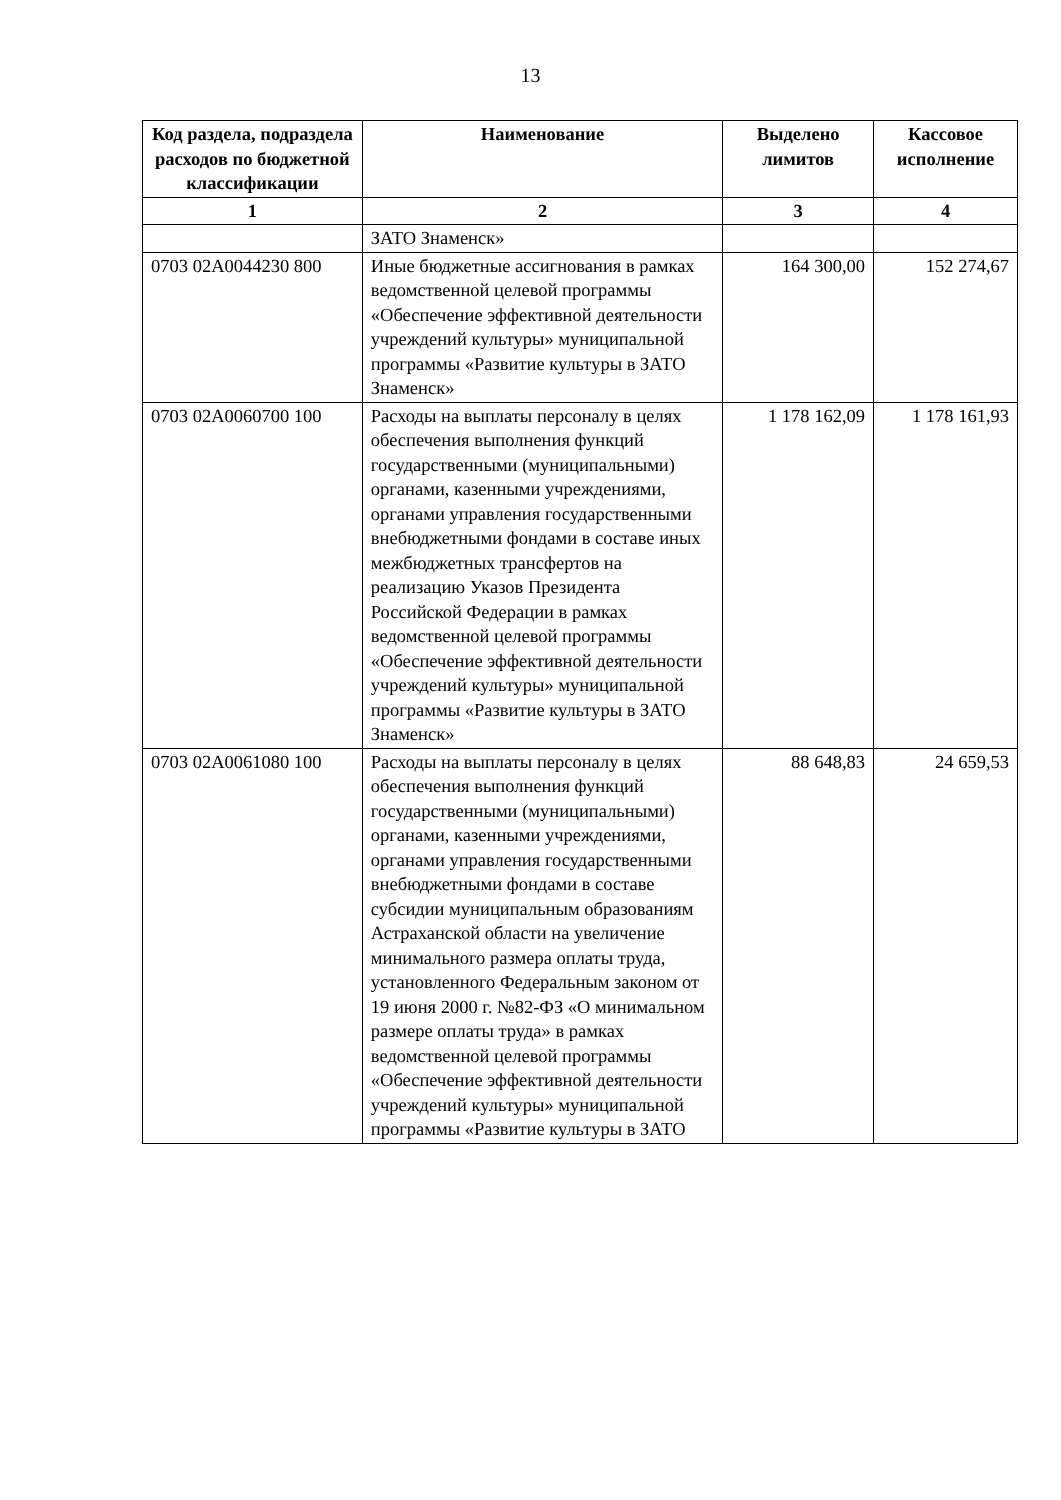13
| Код раздела, подраздела расходов по бюджетной классификации | Наименование | Выделено лимитов | Кассовое исполнение |
| --- | --- | --- | --- |
| 1 | 2 | 3 | 4 |
| | ЗАТО Знаменск» | | |
| 0703 02А0044230 800 | Иные бюджетные ассигнования в рамках ведомственной целевой программы «Обеспечение эффективной деятельности учреждений культуры» муниципальной программы «Развитие культуры в ЗАТО Знаменск» | 164 300,00 | 152 274,67 |
| 0703 02А0060700 100 | Расходы на выплаты персоналу в целях обеспечения выполнения функций государственными (муниципальными) органами, казенными учреждениями, органами управления государственными внебюджетными фондами в составе иных межбюджетных трансфертов на реализацию Указов Президента Российской Федерации в рамках ведомственной целевой программы «Обеспечение эффективной деятельности учреждений культуры» муниципальной программы «Развитие культуры в ЗАТО Знаменск» | 1 178 162,09 | 1 178 161,93 |
| 0703 02А0061080 100 | Расходы на выплаты персоналу в целях обеспечения выполнения функций государственными (муниципальными) органами, казенными учреждениями, органами управления государственными внебюджетными фондами в составе субсидии муниципальным образованиям Астраханской области на увеличение минимального размера оплаты труда, установленного Федеральным законом от 19 июня 2000 г. №82-ФЗ «О минимальном размере оплаты труда» в рамках ведомственной целевой программы «Обеспечение эффективной деятельности учреждений культуры» муниципальной программы «Развитие культуры в ЗАТО | 88 648,83 | 24 659,53 |